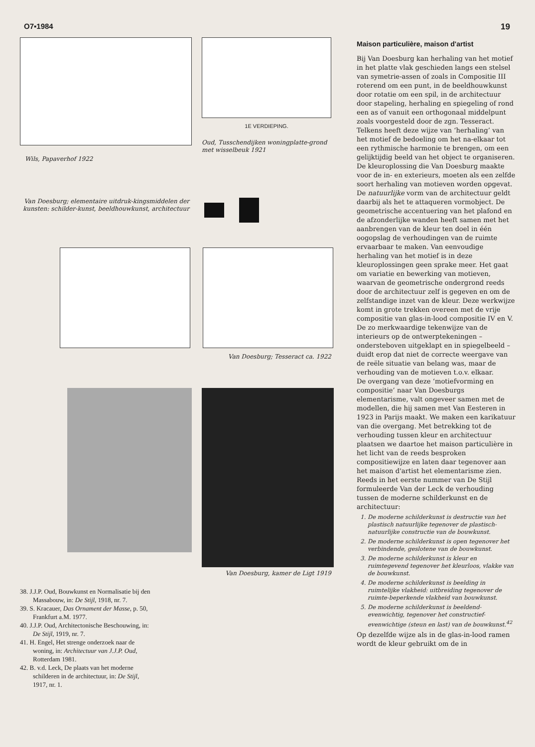O7▪1984 19
Wils, Papaverhof 1922
1E VERDIEPING.
Oud, Tusschendijken woningplatte-grond met wisselbeuk 1921
Van Doesburg; elementaire uitdruk-kingsmiddelen der kunsten: schilder-kunst, beeldhouwkunst, architectuur
Van Doesburg; Tesseract ca. 1922
Van Doesburg, kamer de Ligt 1919
38. J.J.P. Oud, Bouwkunst en Normalisatie bij den Massabouw, in: De Stijl, 1918, nr. 7.
39. S. Kracauer, Das Ornament der Masse, p. 50, Frankfurt a.M. 1977.
40. J.J.P. Oud, Architectonische Beschouwing, in: De Stijl, 1919, nr. 7.
41. H. Engel, Het strenge onderzoek naar de woning, in: Architectuur van J.J.P. Oud, Rotterdam 1981.
42. B. v.d. Leck, De plaats van het moderne schilderen in de architectuur, in: De Stijl, 1917, nr. 1.
Maison particulière, maison d'artist
Bij Van Doesburg kan herhaling van het motief in het platte vlak geschieden langs een stelsel van symetrie-assen of zoals in Compositie III roterend om een punt, in de beeldhouwkunst door rotatie om een spil, in de architectuur door stapeling, herhaling en spiegeling of rond een as of vanuit een orthogonaal middelpunt zoals voorgesteld door de zgn. Tesseract. Telkens heeft deze wijze van ‘herhaling’ van het motief de bedoeling om het na-elkaar tot een rythmische harmonie te brengen, om een gelijktijdig beeld van het object te organiseren.
De kleuroplossing die Van Doesburg maakte voor de in- en exterieurs, moeten als een zelfde soort herhaling van motieven worden opgevat. De natuurlijke vorm van de architectuur geldt daarbij als het te attaqueren vormobject. De geometrische accentuering van het plafond en de afzonderlijke wanden heeft samen met het aanbrengen van de kleur ten doel in één oogopslag de verhoudingen van de ruimte ervaarbaar te maken. Van eenvoudige herhaling van het motief is in deze kleuroplossingen geen sprake meer. Het gaat om variatie en bewerking van motieven, waarvan de geometrische ondergrond reeds door de architectuur zelf is gegeven en om de zelfstandige inzet van de kleur. Deze werkwijze komt in grote trekken overeen met de vrije compositie van glas-in-lood compositie IV en V.
De zo merkwaardige tekenwijze van de interieurs op de ontwerptekeningen – ondersteboven uitgeklapt en in spiegelbeeld – duidt erop dat niet de correcte weergave van de reële situatie van belang was, maar de verhouding van de motieven t.o.v. elkaar.
De overgang van deze ‘motiefvorming en compositie’ naar Van Doesburgs elementarisme, valt ongeveer samen met de modellen, die hij samen met Van Eesteren in 1923 in Parijs maakt. We maken een karikatuur van die overgang. Met betrekking tot de verhouding tussen kleur en architectuur plaatsen we daartoe het maison particulière in het licht van de reeds besproken compositiewijze en laten daar tegenover aan het maison d'artist het elementarisme zien.
Reeds in het eerste nummer van De Stijl formuleerde Van der Leck de verhouding tussen de moderne schilderkunst en de architectuur:
1. De moderne schilderkunst is destructie van het plastisch natuurlijke tegenover de plastisch-natuurlijke constructie van de bouwkunst.
2. De moderne schilderkunst is open tegenover het verbindende, geslotene van de bouwkunst.
3. De moderne schilderkunst is kleur en ruimtegevend tegenover het kleurloos, vlakke van de bouwkunst.
4. De moderne schilderkunst is beelding in ruimtelijke vlakheid: uitbreiding tegenover de ruimte-beperkende vlakheid van bouwkunst.
5. De moderne schilderkunst is beeldend-evenwichtig, tegenover het constructief-evenwichtige (steun en last) van de bouwkunst.<sup>42</sup>
Op dezelfde wijze als in de glas-in-lood ramen wordt de kleur gebruikt om de in